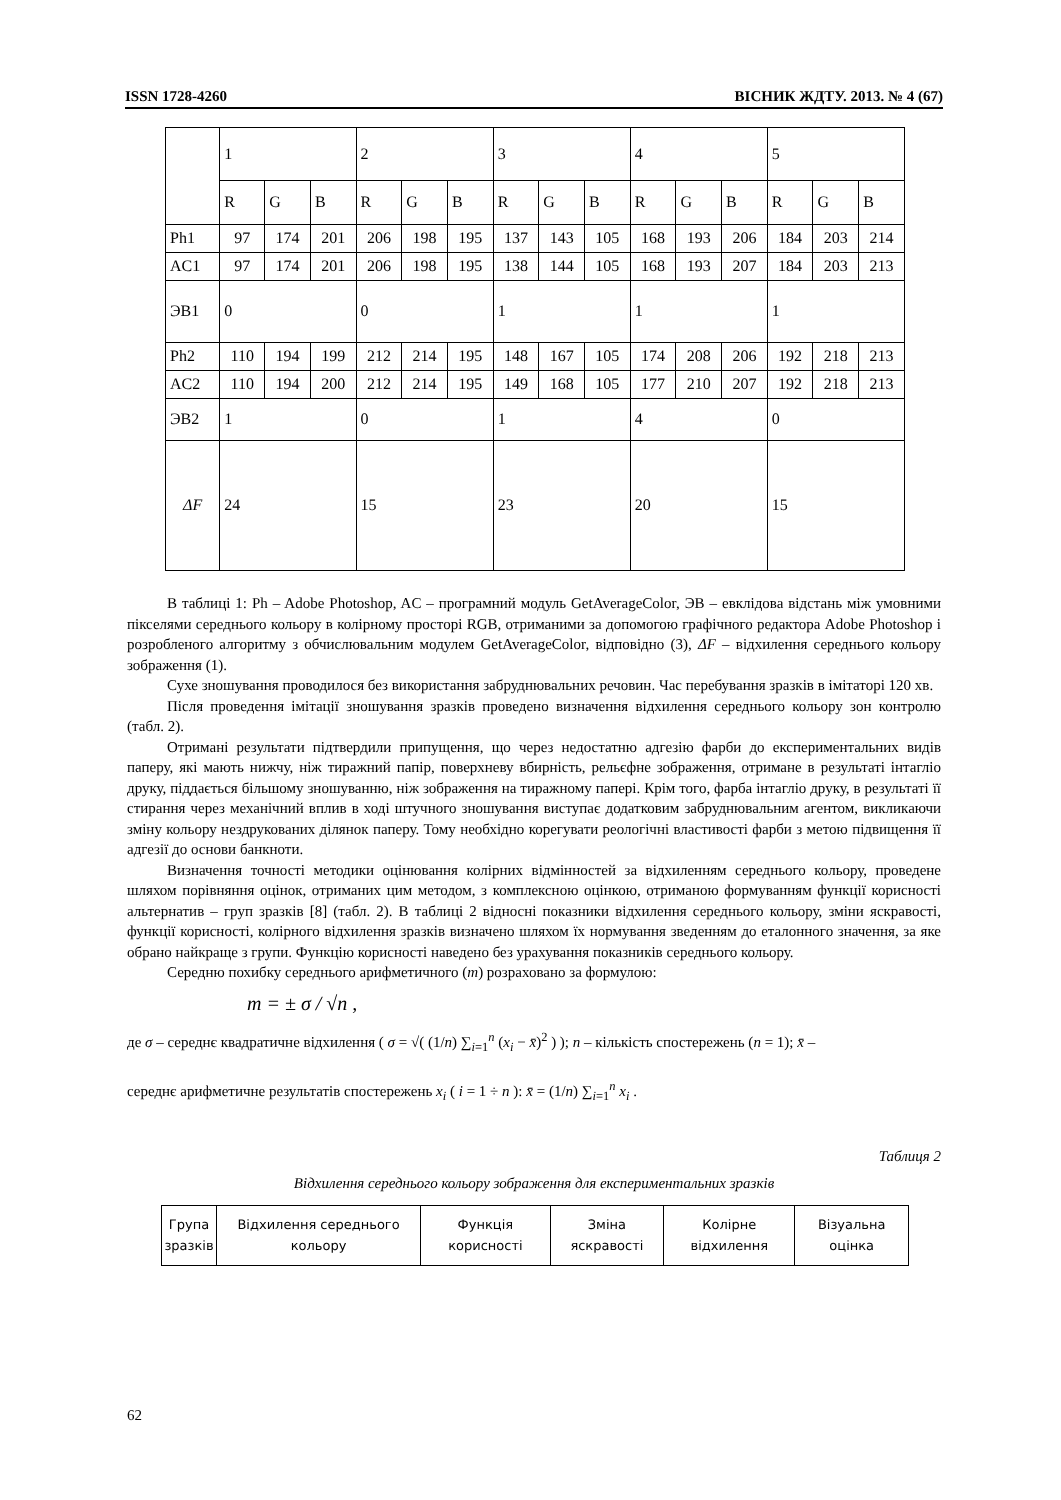ISSN 1728-4260 ВІСНИК ЖДТУ. 2013. № 4 (67)
| | 1 | | | 2 | | | 3 | | | 4 | | | 5 | | |
| | R | G | B | R | G | B | R | G | B | R | G | B | R | G | B |
| Ph1 | 97 | 174 | 201 | 206 | 198 | 195 | 137 | 143 | 105 | 168 | 193 | 206 | 184 | 203 | 214 |
| AC1 | 97 | 174 | 201 | 206 | 198 | 195 | 138 | 144 | 105 | 168 | 193 | 207 | 184 | 203 | 213 |
| ЭВ1 | 0 | | | 0 | | | 1 | | | 1 | | | 1 | | |
| Ph2 | 110 | 194 | 199 | 212 | 214 | 195 | 148 | 167 | 105 | 174 | 208 | 206 | 192 | 218 | 213 |
| AC2 | 110 | 194 | 200 | 212 | 214 | 195 | 149 | 168 | 105 | 177 | 210 | 207 | 192 | 218 | 213 |
| ЭВ2 | 1 | | | 0 | | | 1 | | | 4 | | | 0 | | |
| ΔF | 24 | | | 15 | | | 23 | | | 20 | | | 15 | | |
В таблиці 1: Ph – Adobe Photoshop, AC – програмний модуль GetAverageColor, ЭВ – евклідова відстань між умовними пікселями середнього кольору в колірному просторі RGB, отриманими за допомогою графічного редактора Adobe Photoshop і розробленого алгоритму з обчислювальним модулем GetAverageColor, відповідно (3), ΔF – відхилення середнього кольору зображення (1).
Сухе зношування проводилося без використання забруднювальних речовин. Час перебування зразків в імітаторі 120 хв.
Після проведення імітації зношування зразків проведено визначення відхилення середнього кольору зон контролю (табл. 2).
Отримані результати підтвердили припущення, що через недостатню адгезію фарби до експериментальних видів паперу, які мають нижчу, ніж тиражний папір, поверхневу вбирність, рельєфне зображення, отримане в результаті інтагліо друку, піддається більшому зношуванню, ніж зображення на тиражному папері. Крім того, фарба інтагліо друку, в результаті її стирання через механічний вплив в ході штучного зношування виступає додатковим забруднювальним агентом, викликаючи зміну кольору нездрукованих ділянок паперу. Тому необхідно корегувати реологічні властивості фарби з метою підвищення її адгезії до основи банкноти.
Визначення точності методики оцінювання колірних відмінностей за відхиленням середнього кольору, проведене шляхом порівняння оцінок, отриманих цим методом, з комплексною оцінкою, отриманою формуванням функції корисності альтернатив – груп зразків [8] (табл. 2). В таблиці 2 відносні показники відхилення середнього кольору, зміни яскравості, функції корисності, колірного відхилення зразків визначено шляхом їх нормування зведенням до еталонного значення, за яке обрано найкраще з групи. Функцію корисності наведено без урахування показників середнього кольору.
Середню похибку середнього арифметичного (m) розраховано за формулою:
m = ± σ / √n ,
де σ – середнє квадратичне відхилення ( σ = √( (1/n) ∑<sub>i=1</sub><sup>n</sup> (x<sub>i</sub> − x̄)<sup>2</sup> ) ); n – кількість спостережень (n = 1); x̄ –
середнє арифметичне результатів спостережень x<sub>i</sub> ( i = 1 ÷ n ): x̄ = (1/n) ∑<sub>i=1</sub><sup>n</sup> x<sub>i</sub> .
Таблиця 2
Відхилення середнього кольору зображення для експериментальних зразків
| Група зразків | Відхилення середнього кольору | Функція корисності | Зміна яскравості | Колірне відхилення | Візуальна оцінка |
| --- | --- | --- | --- | --- | --- |
62